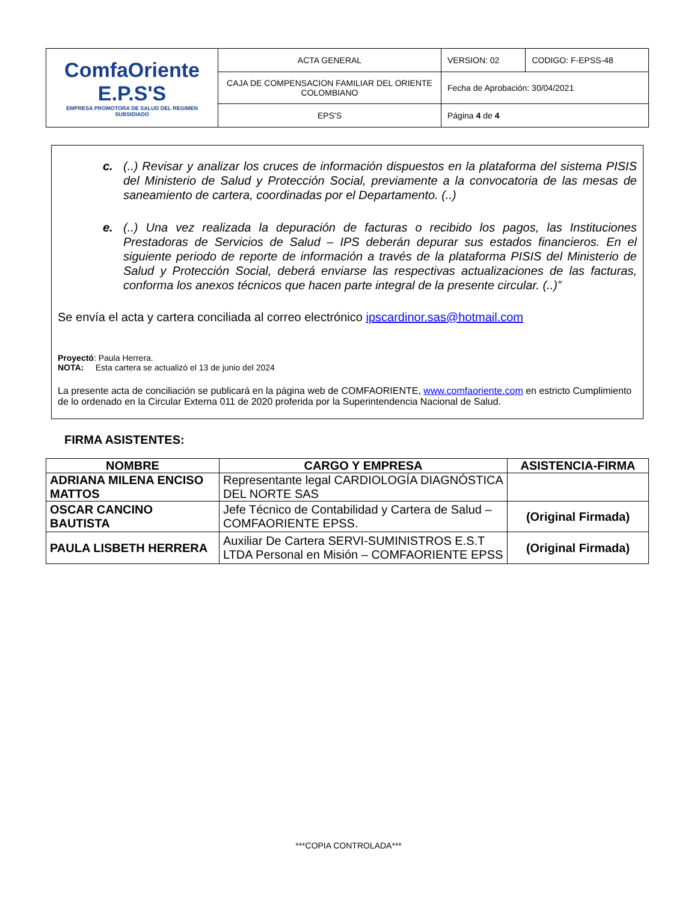| ComfaOriente E.P.S'S EMPRESA PROMOTORA DE SALUD DEL REGIMEN SUBSIDIADO | ACTA GENERAL | VERSION: 02 | CODIGO: F-EPSS-48 |
| | CAJA DE COMPENSACION FAMILIAR DEL ORIENTE COLOMBIANO | Fecha de Aprobación: 30/04/2021 | |
| | EPS'S | Página 4 de 4 | |
c. (..) Revisar y analizar los cruces de información dispuestos en la plataforma del sistema PISIS del Ministerio de Salud y Protección Social, previamente a la convocatoria de las mesas de saneamiento de cartera, coordinadas por el Departamento. (..)
e. (..) Una vez realizada la depuración de facturas o recibido los pagos, las Instituciones Prestadoras de Servicios de Salud – IPS deberán depurar sus estados financieros. En el siguiente periodo de reporte de información a través de la plataforma PISIS del Ministerio de Salud y Protección Social, deberá enviarse las respectivas actualizaciones de las facturas, conforma los anexos técnicos que hacen parte integral de la presente circular. (..)”
Se envía el acta y cartera conciliada al correo electrónico ipscardinor.sas@hotmail.com
Proyectó: Paula Herrera.
NOTA: Esta cartera se actualizó el 13 de junio del 2024
La presente acta de conciliación se publicará en la página web de COMFAORIENTE, www.comfaoriente.com en estricto Cumplimiento de lo ordenado en la Circular Externa 011 de 2020 proferida por la Superintendencia Nacional de Salud.
FIRMA ASISTENTES:
| NOMBRE | CARGO Y EMPRESA | ASISTENCIA-FIRMA |
| --- | --- | --- |
| ADRIANA MILENA ENCISO MATTOS | Representante legal CARDIOLOGÍA DIAGNÓSTICA DEL NORTE SAS | |
| OSCAR CANCINO BAUTISTA | Jefe Técnico de Contabilidad y Cartera de Salud – COMFAORIENTE EPSS. | (Original Firmada) |
| PAULA LISBETH HERRERA | Auxiliar De Cartera SERVI-SUMINISTROS E.S.T LTDA Personal en Misión – COMFAORIENTE EPSS | (Original Firmada) |
***COPIA CONTROLADA***